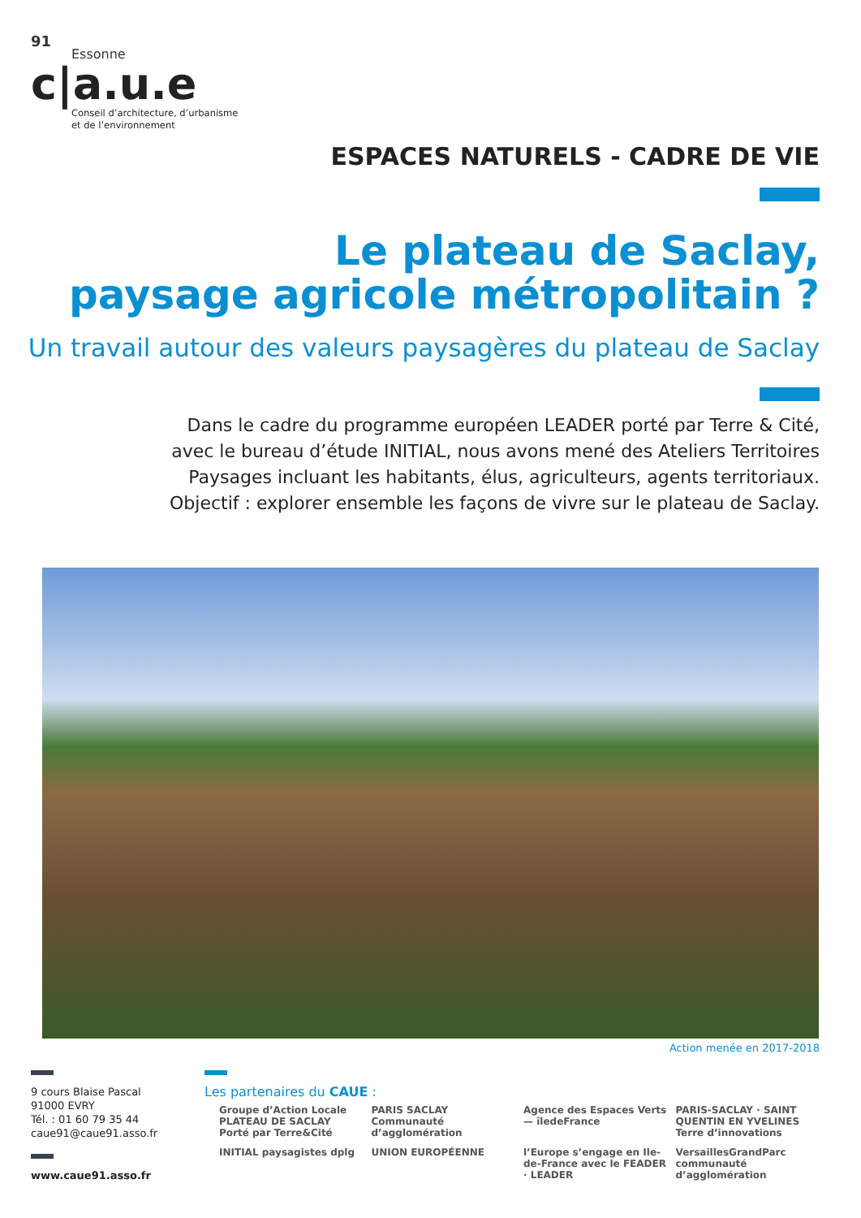91
Essonne
c|a.u.e
Conseil d’architecture, d’urbanisme
et de l’environnement
ESPACES NATURELS - CADRE DE VIE
Le plateau de Saclay,
paysage agricole métropolitain ?
Un travail autour des valeurs paysagères du plateau de Saclay
Dans le cadre du programme européen LEADER porté par Terre & Cité,
avec le bureau d’étude INITIAL, nous avons mené des Ateliers Territoires
Paysages incluant les habitants, élus, agriculteurs, agents territoriaux.
Objectif : explorer ensemble les façons de vivre sur le plateau de Saclay.
Action menée en 2017-2018
9 cours Blaise Pascal
91000 EVRY
Tél. : 01 60 79 35 44
caue91@caue91.asso.fr
www.caue91.asso.fr
Les partenaires du CAUE :
Groupe d’Action Locale PLATEAU DE SACLAY Porté par Terre&Cité
PARIS SACLAY Communauté d’agglomération
Agence des Espaces Verts — îledeFrance
PARIS-SACLAY · SAINT QUENTIN EN YVELINES Terre d’innovations
INITIAL paysagistes dplg
UNION EUROPÉENNE
l’Europe s’engage en Ile-de-France avec le FEADER · LEADER
VersaillesGrandParc communauté d’agglomération